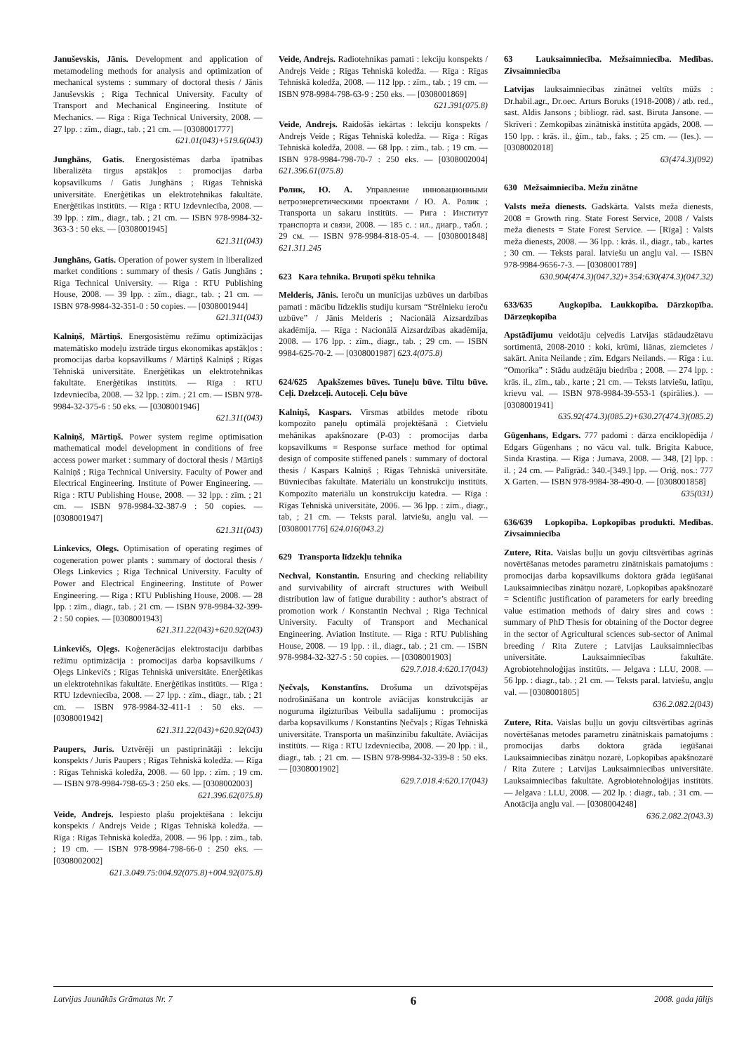Januševskis, Jānis. Development and application of metamodeling methods for analysis and optimization of mechanical systems : summary of doctoral thesis / Jānis Januševskis ; Riga Technical University. Faculty of Transport and Mechanical Engineering. Institute of Mechanics. — Riga : Riga Technical University, 2008. — 27 lpp. : zīm., diagr., tab. ; 21 cm. — [0308001777]
621.01(043)+519.6(043)
Junghāns, Gatis. Energosistēmas darba īpatnības liberalizēta tirgus apstākļos : promocijas darba kopsavilkums / Gatis Junghāns ; Rīgas Tehniskā universitāte. Enerģētikas un elektrotehnikas fakultāte. Enerģētikas institūts. — Rīga : RTU Izdevniecība, 2008. — 39 lpp. : zīm., diagr., tab. ; 21 cm. — ISBN 978-9984-32-363-3 : 50 eks. — [0308001945]
621.311(043)
Junghāns, Gatis. Operation of power system in liberalized market conditions : summary of thesis / Gatis Junghāns ; Riga Technical University. — Riga : RTU Publishing House, 2008. — 39 lpp. : zīm., diagr., tab. ; 21 cm. — ISBN 978-9984-32-351-0 : 50 copies. — [0308001944]
621.311(043)
Kalniņš, Mārtiņš. Energosistēmu režīmu optimizācijas matemātisko modeļu izstrāde tirgus ekonomikas apstākļos : promocijas darba kopsavilkums / Mārtiņš Kalniņš ; Rīgas Tehniskā universitāte. Enerģētikas un elektrotehnikas fakultāte. Enerģētikas institūts. — Rīga : RTU Izdevniecība, 2008. — 32 lpp. : zīm. ; 21 cm. — ISBN 978-9984-32-375-6 : 50 eks. — [0308001946]
621.311(043)
Kalniņš, Mārtiņš. Power system regime optimisation mathematical model development in conditions of free access power market : summary of doctoral thesis / Mārtiņš Kalniņš ; Riga Technical University. Faculty of Power and Electrical Engineering. Institute of Power Engineering. — Riga : RTU Publishing House, 2008. — 32 lpp. : zīm. ; 21 cm. — ISBN 978-9984-32-387-9 : 50 copies. — [0308001947]
621.311(043)
Linkevics, Olegs. Optimisation of operating regimes of cogeneration power plants : summary of doctoral thesis / Olegs Linkevics ; Riga Technical University. Faculty of Power and Electrical Engineering. Institute of Power Engineering. — Riga : RTU Publishing House, 2008. — 28 lpp. : zīm., diagr., tab. ; 21 cm. — ISBN 978-9984-32-399-2 : 50 copies. — [0308001943]
621.311.22(043)+620.92(043)
Linkevičs, Oļegs. Koģenerācijas elektrostaciju darbības režīmu optimizācija : promocijas darba kopsavilkums / Oļegs Linkevičs ; Rīgas Tehniskā universitāte. Enerģētikas un elektrotehnikas fakultāte. Enerģētikas institūts. — Rīga : RTU Izdevniecība, 2008. — 27 lpp. : zīm., diagr., tab. ; 21 cm. — ISBN 978-9984-32-411-1 : 50 eks. — [0308001942]
621.311.22(043)+620.92(043)
Paupers, Juris. Uztvērēji un pastiprinātāji : lekciju konspekts / Juris Paupers ; Rīgas Tehniskā koledža. — Rīga : Rīgas Tehniskā koledža, 2008. — 60 lpp. : zīm. ; 19 cm. — ISBN 978-9984-798-65-3 : 250 eks. — [0308002003]
621.396.62(075.8)
Veide, Andrejs. Iespiesto plašu projektēšana : lekciju konspekts / Andrejs Veide ; Rīgas Tehniskā koledža. — Rīga : Rīgas Tehniskā koledža, 2008. — 96 lpp. : zīm., tab. ; 19 cm. — ISBN 978-9984-798-66-0 : 250 eks. — [0308002002]
621.3.049.75:004.92(075.8)+004.92(075.8)
Veide, Andrejs. Radiotehnikas pamati : lekciju konspekts / Andrejs Veide ; Rīgas Tehniskā koledža. — Rīga : Rīgas Tehniskā koledža, 2008. — 112 lpp. : zīm., tab. ; 19 cm. — ISBN 978-9984-798-63-9 : 250 eks. — [0308001869]
621.391(075.8)
Veide, Andrejs. Raidošās iekārtas : lekciju konspekts / Andrejs Veide ; Rīgas Tehniskā koledža. — Rīga : Rīgas Tehniskā koledža, 2008. — 68 lpp. : zīm., tab. ; 19 cm. — ISBN 978-9984-798-70-7 : 250 eks. — [0308002004] 621.396.61(075.8)
Ролик, Ю. А. Управление инновационными ветроэнергетическими проектами / Ю. А. Ролик ; Transporta un sakaru institūts. — Рига : Институт транспорта и связи, 2008. — 185 с. : ил., диагр., табл. ; 29 см. — ISBN 978-9984-818-05-4. — [0308001848] 621.311.245
623 Kara tehnika. Bruņoti spēku tehnika
Melderis, Jānis. Ieroču un munīcijas uzbūves un darbības pamati : mācību līdzeklis studiju kursam “Strēlnieku ieroču uzbūve” / Jānis Melderis ; Nacionālā Aizsardzības akadēmija. — Rīga : Nacionālā Aizsardzības akadēmija, 2008. — 176 lpp. : zīm., diagr., tab. ; 29 cm. — ISBN 9984-625-70-2. — [0308001987] 623.4(075.8)
624/625 Apakšzemes būves. Tuneļu būve. Tiltu būve. Ceļi. Dzelzceļi. Autoceļi. Ceļu būve
Kalniņš, Kaspars. Virsmas atbildes metode ribotu kompozīto paneļu optimālā projektēšanā : Cietvielu mehānikas apakšnozare (P-03) : promocijas darba kopsavilkums = Response surface method for optimal design of composite stiffened panels : summary of doctoral thesis / Kaspars Kalniņš ; Rīgas Tehniskā universitāte. Būvniecības fakultāte. Materiālu un konstrukciju institūts. Kompozīto materiālu un konstrukciju katedra. — Rīga : Rīgas Tehniskā universitāte, 2006. — 36 lpp. : zīm., diagr., tab, ; 21 cm. — Teksts paral. latviešu, angļu val. — [0308001776] 624.016(043.2)
629 Transporta līdzekļu tehnika
Nechval, Konstantin. Ensuring and checking reliability and survivability of aircraft structures with Weibull distribution law of fatigue durability : author’s abstract of promotion work / Konstantin Nechval ; Riga Technical University. Faculty of Transport and Mechanical Engineering. Aviation Institute. — Riga : RTU Publishing House, 2008. — 19 lpp. : il., diagr., tab. ; 21 cm. — ISBN 978-9984-32-327-5 : 50 copies. — [0308001903]
629.7.018.4:620.17(043)
Ņečvaļs, Konstantīns. Drošuma un dzīvotspējas nodrošināšana un kontrole aviācijas konstrukcijās ar noguruma ilgizturības Veibulla sadalījumu : promocijas darba kopsavilkums / Konstantīns Ņečvaļs ; Rīgas Tehniskā universitāte. Transporta un mašīnzinību fakultāte. Aviācijas institūts. — Rīga : RTU Izdevniecība, 2008. — 20 lpp. : il., diagr., tab. ; 21 cm. — ISBN 978-9984-32-339-8 : 50 eks. — [0308001902]
629.7.018.4:620.17(043)
63 Lauksaimniecība. Mežsaimniecība. Medības. Zivsaimniecība
Latvijas lauksaimniecības zinātnei veltīts mūžs : Dr.habil.agr., Dr.oec. Arturs Boruks (1918-2008) / atb. red., sast. Aldis Jansons ; bibliogr. rād. sast. Biruta Jansone. — Skrīveri : Zemkopības zinātniskā institūta apgāds, 2008. — 150 lpp. : krās. il., ģīm., tab., faks. ; 25 cm. — (Ies.). — [0308002018]
63(474.3)(092)
630 Mežsaimniecība. Mežu zinātne
Valsts meža dienests. Gadskārta. Valsts meža dienests, 2008 = Growth ring. State Forest Service, 2008 / Valsts meža dienests = State Forest Service. — [Rīga] : Valsts meža dienests, 2008. — 36 lpp. : krās. il., diagr., tab., kartes ; 30 cm. — Teksts paral. latviešu un angļu val. — ISBN 978-9984-9656-7-3. — [0308001789]
630.904(474.3)(047.32)+354:630(474.3)(047.32)
633/635 Augkopība. Laukkopība. Dārzkopība. Dārzeņkopība
Apstādījumu veidotāju ceļvedis Latvijas stādaudzētavu sortimentā, 2008-2010 : koki, krūmi, liānas, ziemcietes / sakārt. Anita Neilande ; zīm. Edgars Neilands. — Rīga : i.u. “Omorika” : Stādu audzētāju biedrība ; 2008. — 274 lpp. : krās. il., zīm., tab., karte ; 21 cm. — Teksts latviešu, latīņu, krievu val. — ISBN 978-9984-39-553-1 (spirālies.). — [0308001941]
635.92(474.3)(085.2)+630.27(474.3)(085.2)
Gūgenhans, Edgars. 777 padomi : dārza enciklopēdija / Edgars Gūgenhans ; no vācu val. tulk. Brigita Kabuce, Sinda Krastiņa. — Rīga : Jumava, 2008. — 348, [2] lpp. : il. ; 24 cm. — Palīgrād.: 340.-[349.] lpp. — Oriģ. nos.: 777 X Garten. — ISBN 978-9984-38-490-0. — [0308001858]
635(031)
636/639 Lopkopība. Lopkopības produkti. Medības. Zivsaimniecība
Zutere, Rita. Vaislas buļļu un govju ciltsvērtības agrīnās novērtēšanas metodes parametru zinātniskais pamatojums : promocijas darba kopsavilkums doktora grāda iegūšanai Lauksaimniecības zinātņu nozarē, Lopkopības apakšnozarē = Scientific justification of parameters for early breeding value estimation methods of dairy sires and cows : summary of PhD Thesis for obtaining of the Doctor degree in the sector of Agricultural sciences sub-sector of Animal breeding / Rita Zutere ; Latvijas Lauksaimniecības universitāte. Lauksaimniecības fakultāte. Agrobiotehnoloģijas institūts. — Jelgava : LLU, 2008. — 56 lpp. : diagr., tab. ; 21 cm. — Teksts paral. latviešu, angļu val. — [0308001805]
636.2.082.2(043)
Zutere, Rita. Vaislas buļļu un govju ciltsvērtības agrīnās novērtēšanas metodes parametru zinātniskais pamatojums : promocijas darbs doktora grāda iegūšanai Lauksaimniecības zinātņu nozarē, Lopkopības apakšnozarē / Rita Zutere ; Latvijas Lauksaimniecības universitāte. Lauksaimniecības fakultāte. Agrobiotehnoloģijas institūts. — Jelgava : LLU, 2008. — 202 lp. : diagr., tab. ; 31 cm. — Anotācija angļu val. — [0308004248]
636.2.082.2(043.3)
Latvijas Jaunākās Grāmatas Nr. 7 6 2008. gada jūlijs